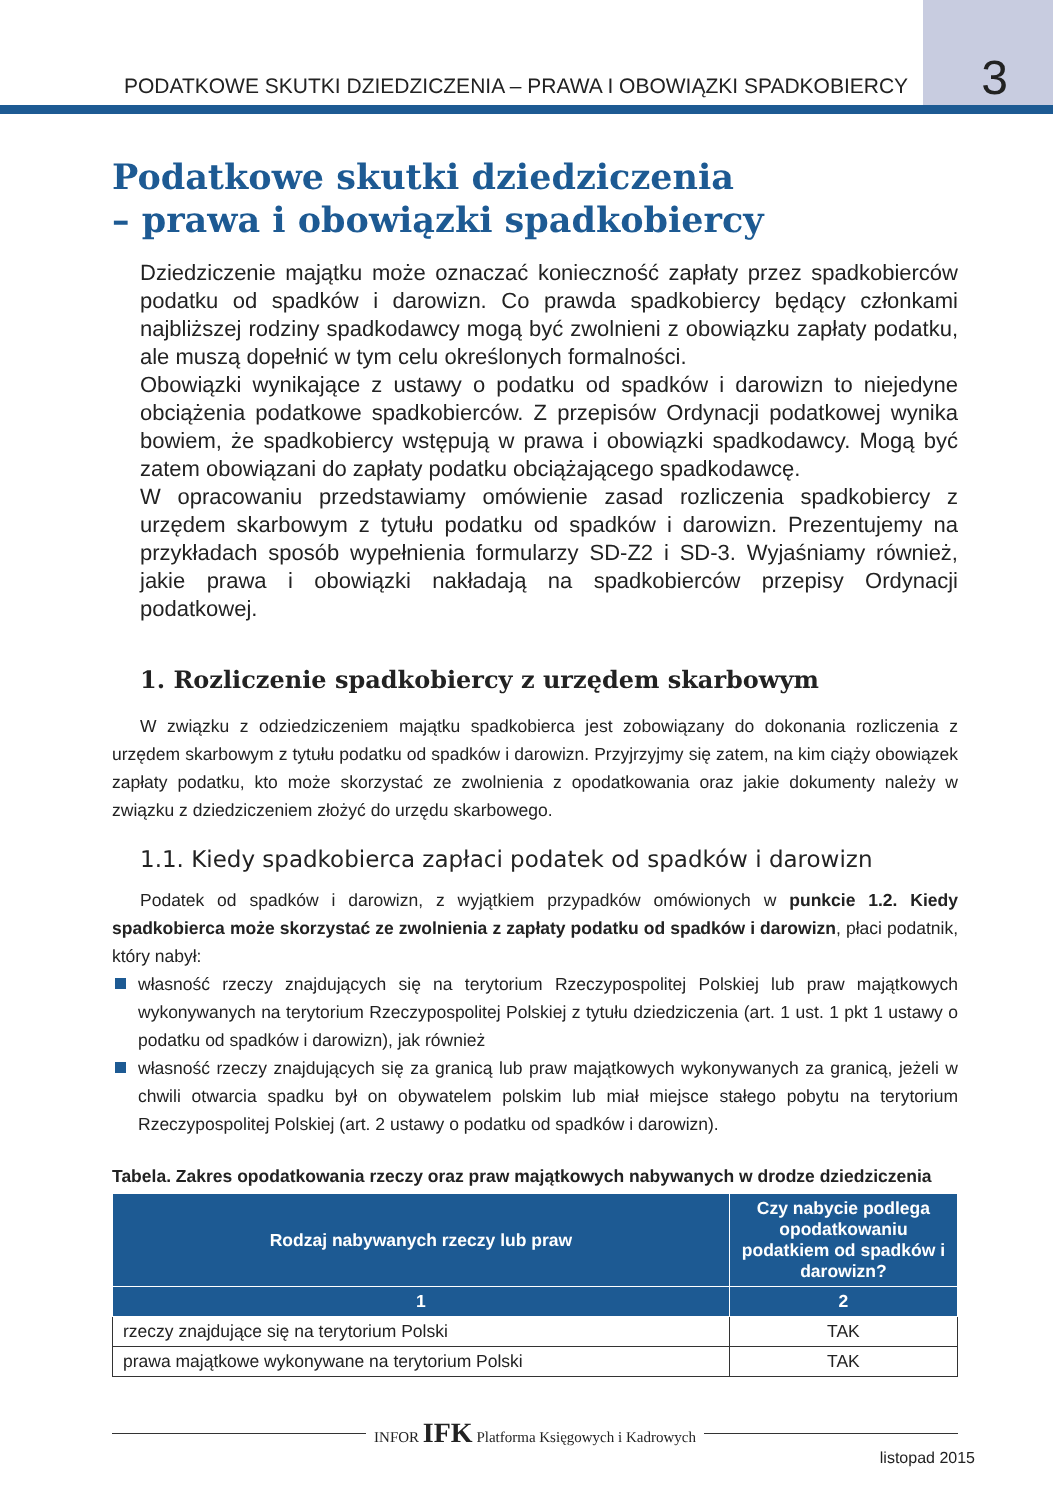PODATKOWE SKUTKI DZIEDZICZENIA – PRAWA I OBOWIĄZKI SPADKOBIERCY
3
Podatkowe skutki dziedziczenia
– prawa i obowiązki spadkobiercy
Dziedziczenie majątku może oznaczać konieczność zapłaty przez spadkobierców podatku od spadków i darowizn. Co prawda spadkobiercy będący członkami najbliższej rodziny spadkodawcy mogą być zwolnieni z obowiązku zapłaty podatku, ale muszą dopełnić w tym celu określonych formalności.
Obowiązki wynikające z ustawy o podatku od spadków i darowizn to niejedyne obciążenia podatkowe spadkobierców. Z przepisów Ordynacji podatkowej wynika bowiem, że spadkobiercy wstępują w prawa i obowiązki spadkodawcy. Mogą być zatem obowiązani do zapłaty podatku obciążającego spadkodawcę.
W opracowaniu przedstawiamy omówienie zasad rozliczenia spadkobiercy z urzędem skarbowym z tytułu podatku od spadków i darowizn. Prezentujemy na przykładach sposób wypełnienia formularzy SD-Z2 i SD-3. Wyjaśniamy również, jakie prawa i obowiązki nakładają na spadkobierców przepisy Ordynacji podatkowej.
1. Rozliczenie spadkobiercy z urzędem skarbowym
W związku z odziedziczeniem majątku spadkobierca jest zobowiązany do dokonania rozliczenia z urzędem skarbowym z tytułu podatku od spadków i darowizn. Przyjrzyjmy się zatem, na kim ciąży obowiązek zapłaty podatku, kto może skorzystać ze zwolnienia z opodatkowania oraz jakie dokumenty należy w związku z dziedziczeniem złożyć do urzędu skarbowego.
1.1. Kiedy spadkobierca zapłaci podatek od spadków i darowizn
Podatek od spadków i darowizn, z wyjątkiem przypadków omówionych w punkcie 1.2. Kiedy spadkobierca może skorzystać ze zwolnienia z zapłaty podatku od spadków i darowizn, płaci podatnik, który nabył:
własność rzeczy znajdujących się na terytorium Rzeczypospolitej Polskiej lub praw majątkowych wykonywanych na terytorium Rzeczypospolitej Polskiej z tytułu dziedziczenia (art. 1 ust. 1 pkt 1 ustawy o podatku od spadków i darowizn), jak również
własność rzeczy znajdujących się za granicą lub praw majątkowych wykonywanych za granicą, jeżeli w chwili otwarcia spadku był on obywatelem polskim lub miał miejsce stałego pobytu na terytorium Rzeczypospolitej Polskiej (art. 2 ustawy o podatku od spadków i darowizn).
Tabela. Zakres opodatkowania rzeczy oraz praw majątkowych nabywanych w drodze dziedziczenia
| Rodzaj nabywanych rzeczy lub praw | Czy nabycie podlega opodatkowaniu podatkiem od spadków i darowizn? |
| --- | --- |
| 1 | 2 |
| rzeczy znajdujące się na terytorium Polski | TAK |
| prawa majątkowe wykonywane na terytorium Polski | TAK |
INFOR IFK Platforma Księgowych i Kadrowych
listopad 2015